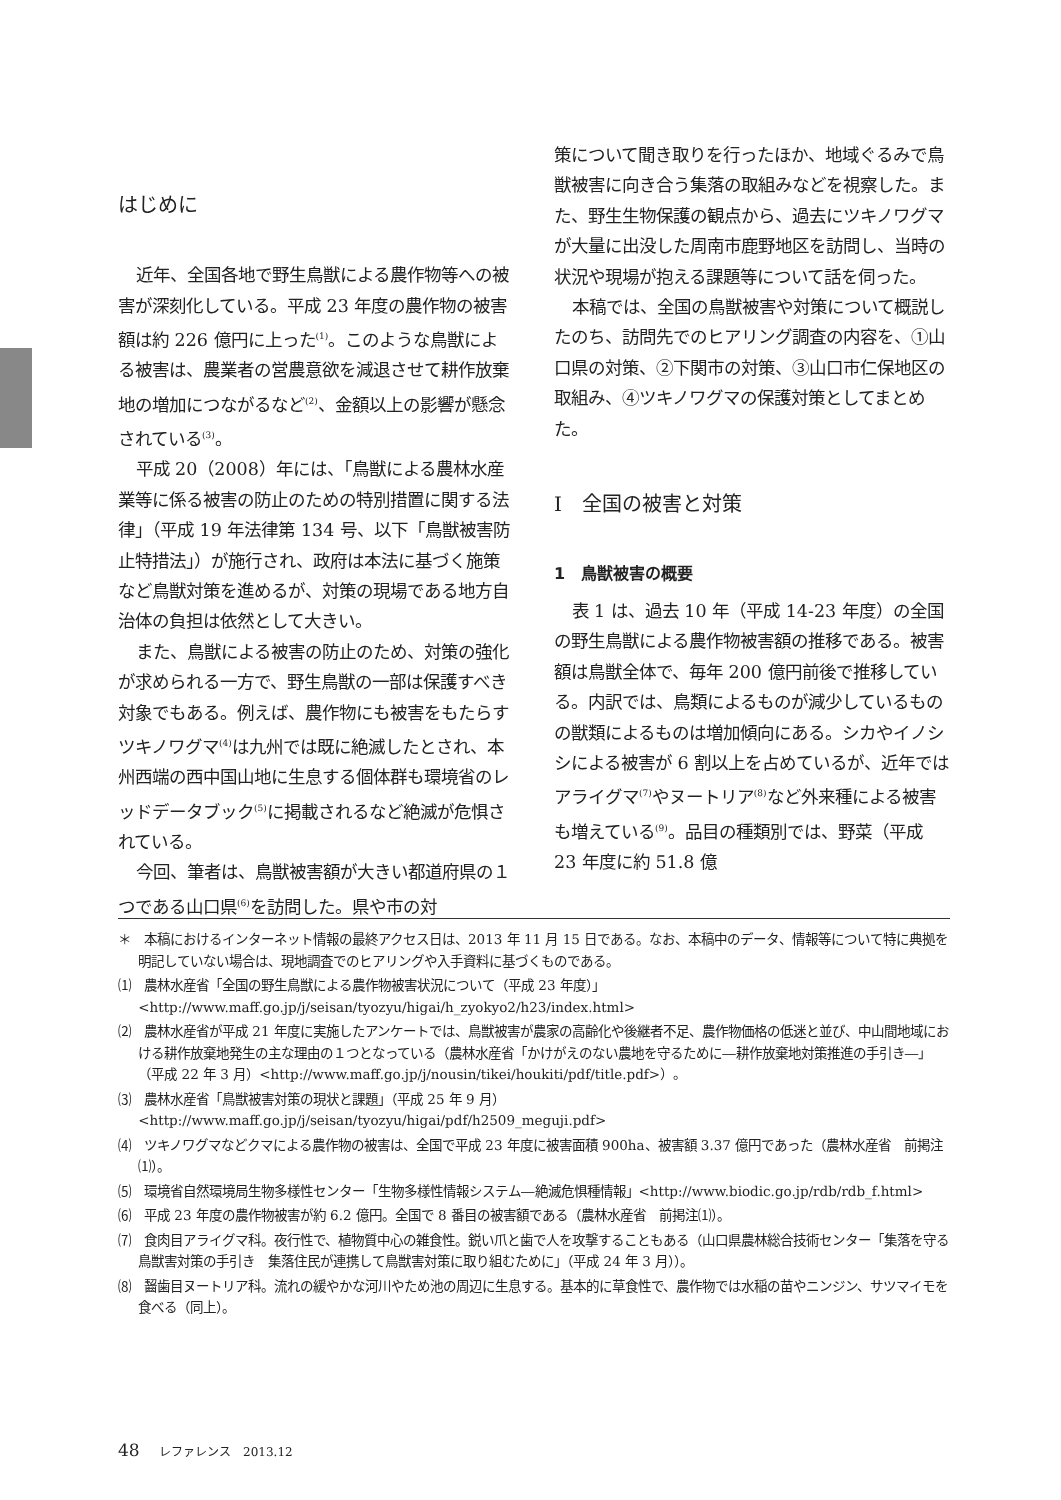はじめに
近年、全国各地で野生鳥獣による農作物等への被害が深刻化している。平成 23 年度の農作物の被害額は約 226 億円に上った<sup>(1)</sup>。このような鳥獣による被害は、農業者の営農意欲を減退させて耕作放棄地の増加につながるなど<sup>(2)</sup>、金額以上の影響が懸念されている<sup>(3)</sup>。
平成 20（2008）年には、「鳥獣による農林水産業等に係る被害の防止のための特別措置に関する法律」（平成 19 年法律第 134 号、以下「鳥獣被害防止特措法」）が施行され、政府は本法に基づく施策など鳥獣対策を進めるが、対策の現場である地方自治体の負担は依然として大きい。
また、鳥獣による被害の防止のため、対策の強化が求められる一方で、野生鳥獣の一部は保護すべき対象でもある。例えば、農作物にも被害をもたらすツキノワグマ<sup>(4)</sup>は九州では既に絶滅したとされ、本州西端の西中国山地に生息する個体群も環境省のレッドデータブック<sup>(5)</sup>に掲載されるなど絶滅が危惧されている。
今回、筆者は、鳥獣被害額が大きい都道府県の１つである山口県<sup>(6)</sup>を訪問した。県や市の対
策について聞き取りを行ったほか、地域ぐるみで鳥獣被害に向き合う集落の取組みなどを視察した。また、野生生物保護の観点から、過去にツキノワグマが大量に出没した周南市鹿野地区を訪問し、当時の状況や現場が抱える課題等について話を伺った。
本稿では、全国の鳥獣被害や対策について概説したのち、訪問先でのヒアリング調査の内容を、①山口県の対策、②下関市の対策、③山口市仁保地区の取組み、④ツキノワグマの保護対策としてまとめた。
Ⅰ　全国の被害と対策
1　鳥獣被害の概要
表 1 は、過去 10 年（平成 14-23 年度）の全国の野生鳥獣による農作物被害額の推移である。被害額は鳥獣全体で、毎年 200 億円前後で推移している。内訳では、鳥類によるものが減少しているものの獣類によるものは増加傾向にある。シカやイノシシによる被害が 6 割以上を占めているが、近年ではアライグマ<sup>(7)</sup>やヌートリア<sup>(8)</sup>など外来種による被害も増えている<sup>(9)</sup>。品目の種類別では、野菜（平成 23 年度に約 51.8 億
＊　本稿におけるインターネット情報の最終アクセス日は、2013 年 11 月 15 日である。なお、本稿中のデータ、情報等について特に典拠を明記していない場合は、現地調査でのヒアリングや入手資料に基づくものである。
⑴　農林水産省「全国の野生鳥獣による農作物被害状況について（平成 23 年度）」<http://www.maff.go.jp/j/seisan/tyozyu/higai/h_zyokyo2/h23/index.html>
⑵　農林水産省が平成 21 年度に実施したアンケートでは、鳥獣被害が農家の高齢化や後継者不足、農作物価格の低迷と並び、中山間地域における耕作放棄地発生の主な理由の１つとなっている（農林水産省「かけがえのない農地を守るために―耕作放棄地対策推進の手引き―」（平成 22 年 3 月）<http://www.maff.go.jp/j/nousin/tikei/houkiti/pdf/title.pdf>）。
⑶　農林水産省「鳥獣被害対策の現状と課題」（平成 25 年 9 月）<http://www.maff.go.jp/j/seisan/tyozyu/higai/pdf/h2509_meguji.pdf>
⑷　ツキノワグマなどクマによる農作物の被害は、全国で平成 23 年度に被害面積 900ha、被害額 3.37 億円であった（農林水産省　前掲注⑴）。
⑸　環境省自然環境局生物多様性センター「生物多様性情報システム―絶滅危惧種情報」<http://www.biodic.go.jp/rdb/rdb_f.html>
⑹　平成 23 年度の農作物被害が約 6.2 億円。全国で 8 番目の被害額である（農林水産省　前掲注⑴）。
⑺　食肉目アライグマ科。夜行性で、植物質中心の雑食性。鋭い爪と歯で人を攻撃することもある（山口県農林総合技術センター「集落を守る鳥獣害対策の手引き　集落住民が連携して鳥獣害対策に取り組むために」（平成 24 年 3 月））。
⑻　齧歯目ヌートリア科。流れの緩やかな河川やため池の周辺に生息する。基本的に草食性で、農作物では水稲の苗やニンジン、サツマイモを食べる（同上）。
48 レファレンス　2013.12